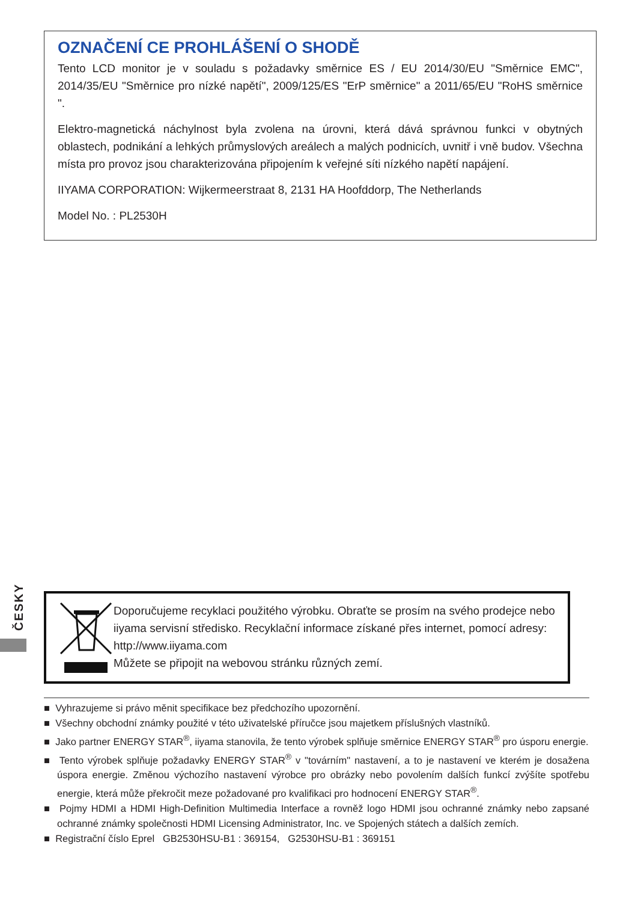OZNAČENÍ CE PROHLÁŠENÍ O SHODĚ
Tento LCD monitor je v souladu s požadavky směrnice ES / EU 2014/30/EU "Směrnice EMC", 2014/35/EU "Směrnice pro nízké napětí", 2009/125/ES "ErP směrnice" a 2011/65/EU "RoHS směrnice ".
Elektro-magnetická náchylnost byla zvolena na úrovni, která dává správnou funkci v obytných oblastech, podnikání a lehkých průmyslových areálech a malých podnicích, uvnitř i vně budov. Všechna místa pro provoz jsou charakterizována připojením k veřejné síti nízkého napětí napájení.
IIYAMA CORPORATION: Wijkermeerstraat 8, 2131 HA Hoofddorp, The Netherlands
Model No. : PL2530H
ČESKY
Doporučujeme recyklaci použitého výrobku. Obraťte se prosím na svého prodejce nebo iiyama servisní středisko. Recyklační informace získané přes internet, pomocí adresy: http://www.iiyama.com
Můžete se připojit na webovou stránku různých zemí.
■ Vyhrazujeme si právo měnit specifikace bez předchozího upozornění.
■ Všechny obchodní známky použité v této uživatelské příručce jsou majetkem příslušných vlastníků.
■ Jako partner ENERGY STAR<sup>®</sup>, iiyama stanovila, že tento výrobek splňuje směrnice ENERGY STAR<sup>®</sup> pro úsporu energie.
■ Tento výrobek splňuje požadavky ENERGY STAR<sup>®</sup> v "továrním" nastavení, a to je nastavení ve kterém je dosažena úspora energie. Změnou výchozího nastavení výrobce pro obrázky nebo povolením dalších funkcí zvýšíte spotřebu energie, která může překročit meze požadované pro kvalifikaci pro hodnocení ENERGY STAR<sup>®</sup>.
■ Pojmy HDMI a HDMI High-Definition Multimedia Interface a rovněž logo HDMI jsou ochranné známky nebo zapsané ochranné známky společnosti HDMI Licensing Administrator, Inc. ve Spojených státech a dalších zemích.
■ Registrační číslo Eprel GB2530HSU-B1 : 369154, G2530HSU-B1 : 369151